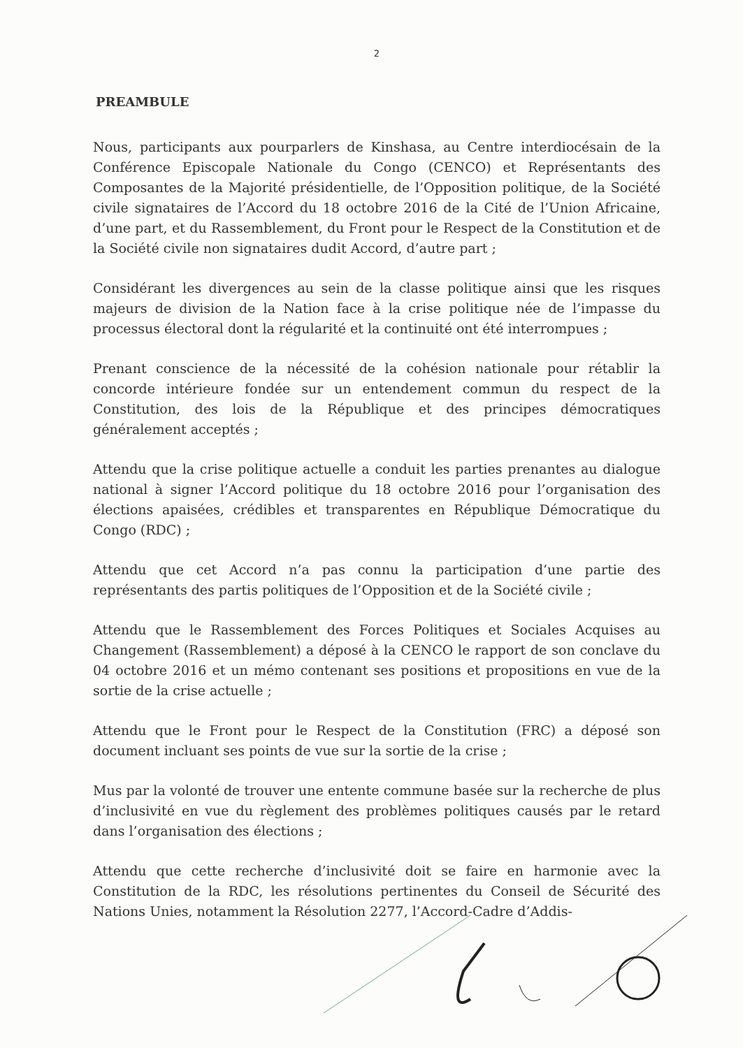2
PREAMBULE
Nous, participants aux pourparlers de Kinshasa, au Centre interdiocésain de la Conférence Episcopale Nationale du Congo (CENCO) et Représentants des Composantes de la Majorité présidentielle, de l’Opposition politique, de la Société civile signataires de l’Accord du 18 octobre 2016 de la Cité de l’Union Africaine, d’une part, et du Rassemblement, du Front pour le Respect de la Constitution et de la Société civile non signataires dudit Accord, d’autre part ;
Considérant les divergences au sein de la classe politique ainsi que les risques majeurs de division de la Nation face à la crise politique née de l’impasse du processus électoral dont la régularité et la continuité ont été interrompues ;
Prenant conscience de la nécessité de la cohésion nationale pour rétablir la concorde intérieure fondée sur un entendement commun du respect de la Constitution, des lois de la République et des principes démocratiques généralement acceptés ;
Attendu que la crise politique actuelle a conduit les parties prenantes au dialogue national à signer l’Accord politique du 18 octobre 2016 pour l’organisation des élections apaisées, crédibles et transparentes en République Démocratique du Congo (RDC) ;
Attendu que cet Accord n’a pas connu la participation d’une partie des représentants des partis politiques de l’Opposition et de la Société civile ;
Attendu que le Rassemblement des Forces Politiques et Sociales Acquises au Changement (Rassemblement) a déposé à la CENCO le rapport de son conclave du 04 octobre 2016 et un mémo contenant ses positions et propositions en vue de la sortie de la crise actuelle ;
Attendu que le Front pour le Respect de la Constitution (FRC) a déposé son document incluant ses points de vue sur la sortie de la crise ;
Mus par la volonté de trouver une entente commune basée sur la recherche de plus d’inclusivité en vue du règlement des problèmes politiques causés par le retard dans l’organisation des élections ;
Attendu que cette recherche d’inclusivité doit se faire en harmonie avec la Constitution de la RDC, les résolutions pertinentes du Conseil de Sécurité des Nations Unies, notamment la Résolution 2277, l’Accord-Cadre d’Addis-